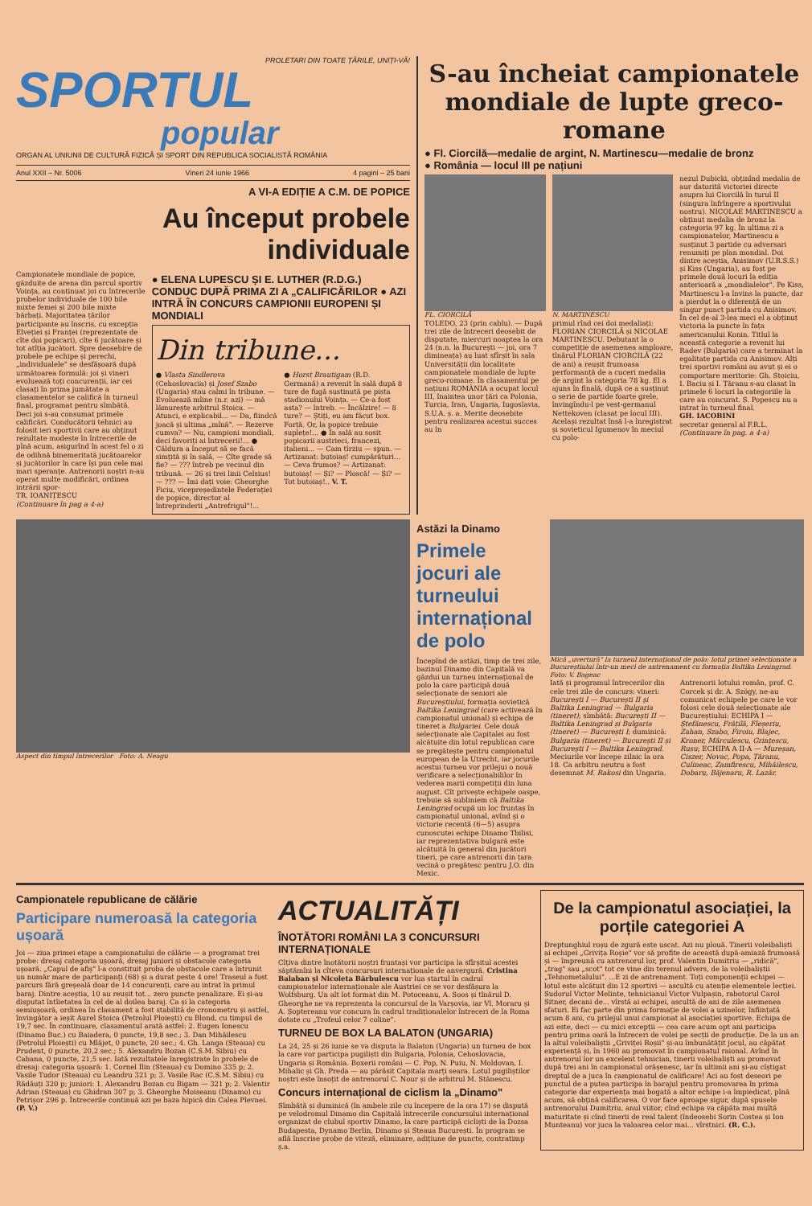PROLETARI DIN TOATE ȚĂRILE, UNIȚI-VĂ!
SPORTUL
popular
ORGAN AL UNIUNII DE CULTURĂ FIZICĂ ȘI SPORT DIN REPUBLICA SOCIALISTĂ ROMÂNIA
Anul XXII – Nr. 5006 Vineri 24 iunie 1966 4 pagini – 25 bani
A VI-A EDIȚIE A C.M. DE POPICE
Au început probele individuale
Campionatele mondiale de popice, găzduite de arena din parcul sportiv Voința, au continuat joi cu întrecerile probelor individuale de 100 bile mixte femei și 200 bile mixte bărbați. Majoritatea țărilor participante au înscris, cu excepția Elveției și Franței (reprezentate de cîte doi popicari), cîte 6 jucătoare și tot atîția jucători. Spre deosebire de probele pe echipe și perechi, „individualele" se desfășoară după următoarea formulă: joi și vineri evoluează toți concurenții, iar cei clasați în prima jumătate a clasamentelor se califică în turneul final, programat pentru sîmbătă. Deci joi s-au consumat primele calificări. Conducătorii tehnici au folosit ieri sportivii care au obținut rezultate modeste în întrecerile de pînă acum, asigurînd în acest fel o zi de odihnă binemeritată jucătoarelor și jucătorilor în care își pun cele mai mari speranțe. Antrenorii noștri n-au operat multe modificări, ordinea intrării spor-
TR. IOANIȚESCU
(Continuare în pag a 4-a)
● ELENA LUPESCU ȘI E. LUTHER (R.D.G.) CONDUC DUPĂ PRIMA ZI A „CALIFICĂRILOR ● AZI INTRĂ ÎN CONCURS CAMPIONII EUROPENI ȘI MONDIALI
Din tribune...
● Vlasta Sindlerova (Cehoslovacia) și Josef Szabo (Ungaria) stau calmi în tribune. — Evoluează mîine (n.r. azi) — mă lămurește arbitrul Stoica. — Atunci, e explicabil... — Da, fiindcă joacă și ultima „mînă". — Rezerve cumva? — Nu, campioni mondiali, deci favoriți ai întrecerii!... ● Căldura a început să se facă simțită și în sală. — Cîte grade să fie? — ??? întreb pe vecinul din tribună. — 26 și trei linii Celsius! — ??? — Îmi dați voie: Gheorghe Ficiu, vicepreședintele Federației de popice, director al întreprinderii „Antrefrigul"!...
● Horst Brautigam (R.D. Germană) a revenit în sală după 8 ture de fugă sustinută pe pista stadionului Voința. — Ce-a fost asta? — întreb. — Încălzire! — 8 ture? — Știți, eu am făcut box. Forță. Or, la popice trebuie suplețe!... ● În sală au sosit popicarii austrieci, francezi, italieni... — Cam tîrziu — spun. — Artizanat: butoiaș! cumpărături... — Ceva frumos? — Artizanat: butoiaș! — Și? — Ploscă! — Și? — Tot butoiaș!.. V. T.
S-au încheiat campionatele mondiale de lupte greco-romane
● Fl. Ciorcilă—medalie de argint, N. Martinescu—medalie de bronz
● România — locul III pe națiuni
FL. CIORCILĂ N. MARTINESCU
TOLEDO, 23 (prin cablu). — După trei zile de întreceri deosebit de disputate, miercuri noaptea la ora 24 (n.n. la București — joi, ora 7 dimineața) au luat sfîrșit în sala Universității din localitate campionatele mondiale de lupte greco-romane. În clasamentul pe națiuni ROMÂNIA a ocupat locul III, înaintea unor țări ca Polonia, Turcia, Iran, Ungaria, Iugoslavia, S.U.A. ș. a. Merite deosebite pentru realizarea acestui succes au în
primul rînd cei doi medaliați: FLORIAN CIORCILĂ și NICOLAE MARTINESCU. Debutant la o competiție de asemenea amploare, tînărul FLORIAN CIORCILĂ (22 de ani) a reușit frumoasa performanță de a cuceri medalia de argint la categoria 78 kg. El a ajuns în finală, după ce a susținut o serie de partide foarte grele, învingîndu-l pe vest-germanul Nettekoven (clasat pe locul III). Același rezultat însă l-a înregistrat și sovieticul Igumenov în meciul cu polo-
nezul Dubicki, obținînd medalia de aur datorită victoriei directe asupra lui Ciorcilă în turul II (singura înfrîngere a sportivului nostru). NICOLAE MARTINESCU a obținut medalia de bronz la categoria 97 kg. În ultima zi a campionatelor, Martinescu a susținut 3 partide cu adversari renumiți pe plan mondial. Doi dintre aceștia, Anisimov (U.R.S.S.) și Kiss (Ungaria), au fost pe primele două locuri la ediția anterioară a „mondialelor". Pe Kiss, Martinescu l-a învins la puncte, dar a pierdut la o diferență de un singur punct partida cu Anisimov. În cel de-al 3-lea meci el a obținut victoria la puncte în fața americanului Konin. Titlul la această categorie a revenit lui Radev (Bulgaria) care a terminat la egalitate partida cu Anisimov. Alți trei sportivi români au avut și ei o comportare meritorie: Gh. Stoiciu, I. Baciu și I. Țăranu s-au clasat în primele 6 locuri la categoriile la care au concurat. S. Popescu nu a intrat în turneul final.
GH. IACOBINI
secretar general al F.R.L.
(Continuare în pag. a 4-a)
Aspect din timpul întrecerilor Foto: A. Neagu
Astăzi la Dinamo
Primele jocuri ale turneului internațional de polo
Începînd de astăzi, timp de trei zile, bazinul Dinamo din Capitală va găzdui un turneu internațional de polo la care participă două selecționate de seniori ale Bucureștiului, formația sovietică Baltika Leningrad (care activează în campionatul unional) și echipa de tineret a Bulgariei. Cele două selecționate ale Capitalei au fost alcătuite din lotul republican care se pregătește pentru campionatul european de la Utrecht, iar jocurile acestui turneu vor prilejui o nouă verificare a selecționabililor în vederea marii competiții din luna august. Cît privește echipele oaspe, trebuie să subliniem că Baltika Leningrad ocupă un loc fruntaș în campionatul unional, avînd și o victorie recentă (6—5) asupra cunoscutei echipe Dinamo Tbilisi, iar reprezentativa bulgară este alcătuită în general din jucători tineri, pe care antrenorii din țara vecină o pregătesc pentru J.O. din Mexic.
Mică „uvertură" la turneul internațional de polo: lotul primei selecționate a Bucureștiului într-un meci de antrenament cu formația Baltika Leningrad. Foto: V. Bageac
Iată și programul întrecerilor din cele trei zile de concurs: vineri: București I — București II și Baltika Leningrad — Bulgaria (tineret); sîmbătă: București II — Baltika Leningrad și Bulgaria (tineret) — București I; duminică: Bulgaria (tineret) — București II și București I — Baltika Leningrad. Meciurile vor începe zilnic la ora 18. Ca arbitru neutru a fost desemnat M. Rakosi din Ungaria.
Antrenorii lotului român, prof. C. Corcek și dr. A. Szögy, ne-au comunicat echipele pe care le vor folosi cele două selecționate ale Bucureștiului: ECHIPA I — Ștefănescu, Frățilă, Fleșeriu, Zahan, Szabo, Firoiu, Blajec, Kroner, Mărculescu, Grințescu, Rusu; ECHIPA A II-A — Mureșan, Ciszer, Novac, Popa, Țăranu, Culineac, Zamfirescu, Mihăilescu, Dobaru, Băjenaru, R. Lazăr.
Campionatele republicane de călărie
Participare numeroasă la categoria ușoară
Joi — ziua primei etape a campionatului de călărie — a programat trei probe: dresaj categoria ușoară, dresaj juniori și obstacole categoria ușoară. „Capul de afiș" l-a constituit proba de obstacole care a întrunit un număr mare de participanți (68) și a durat peste 4 ore! Traseul a fost parcurs fără greșeală doar de 14 concurenți, care au intrat în primul baraj. Dintre aceștia, 10 au reușit tot... zero puncte penalizare. Ei și-au disputat întîietatea în cel de al doilea baraj. Ca și la categoria semiușoară, ordinea în clasament a fost stabilită de cronometru și astfel, învingător a ieșit Aurel Stoica (Petrolul Ploiești) cu Blond, cu timpul de 19,7 sec. În continuare, clasamentul arată astfel: 2. Eugen Ionescu (Dinamo Buc.) cu Baiadera, 0 puncte, 19,8 sec.; 3. Dan Mihăilescu (Petrolul Ploiești) cu Mlăjet, 0 puncte, 20 sec.; 4. Gh. Langa (Steaua) cu Prudent, 0 puncte, 20,2 sec.; 5. Alexandru Bozan (C.S.M. Sibiu) cu Cabana, 0 puncte, 21,5 sec. Iată rezultatele înregistrate în probele de dresaj: categoria ușoară: 1. Cornel Ilin (Steaua) cu Domino 335 p; 2. Vasile Tudor (Steaua) cu Leandru 321 p; 3. Vasile Rac (C.S.M. Sibiu) cu Rădăuți 320 p; juniori: 1. Alexandru Bozan cu Bigam — 321 p; 2. Valentir Adrian (Steaua) cu Ghidran 307 p; 3. Gheorghe Moiseanu (Dinamo) cu Petrișor 296 p. Întrecerile continuă azi pe baza hipică din Calea Plevnei. (P. V.)
ACTUALITĂȚI
ÎNOTĂTORI ROMÂNI LA 3 CONCURSURI INTERNAȚIONALE
Cîțiva dintre înotătorii noștri fruntași vor participa la sfîrșitul acestei săptămîni la cîteva concursuri internaționale de anvergură. Cristina Balaban și Nicoleta Bărbulescu vor lua startul în cadrul campionatelor internaționale ale Austriei ce se vor desfășura la Wolfsburg. Un alt lot format din M. Potoceanu, A. Soos și tînărul D. Gheorghe ne va reprezenta la concursul de la Varșovia, iar Vl. Moraru și A. Șoptereanu vor concura în cadrul tradiționalelor întreceri de la Roma dotate cu „Trofeul celor 7 coline".
TURNEU DE BOX LA BALATON (UNGARIA)
La 24, 25 și 26 iunie se va disputa la Balaton (Ungaria) un turneu de box la care vor participa pugiliști din Bulgaria, Polonia, Cehoslovacia, Ungaria și România. Boxerii români — C. Pop, N. Puiu, N. Moldovan, I. Mihalic și Gh. Preda — au părăsit Capitala marți seara. Lotul pugiliștilor noștri este însoțit de antrenorul C. Nour și de arbitrul M. Stănescu.
Concurs internațional de ciclism la „Dinamo"
Sîmbătă și duminică (în ambele zile cu începere de la ora 17) se dispută pe velodromul Dinamo din Capitală întrecerile concursului internațional organizat de clubul sportiv Dinamo, la care participă cicliști de la Dozsa Budapesta, Dynamo Berlin, Dinamo și Steaua București. În program se află înscrise probe de viteză, eliminare, adițiune de puncte, contratimp ș.a.
De la campionatul asociației, la porțile categoriei A
Dreptunghiul roșu de zgură este uscat. Azi nu plouă. Tinerii voleibaliști ai echipei „Grivița Roșie" vor să profite de această după-amiază frumoasă și — împreună cu antrenorul lor, prof. Valentin Dumitriu — „ridică", „trag" sau „scot" tot ce vine din terenul advers, de la voleibaliștii „Tehnometalului". ...E zi de antrenament. Toți componenții echipei — lotul este alcătuit din 12 sportivi — ascultă cu atenție elementele lecției. Sudorul Victor Melinte, tehnicianul Victor Vulpașin, rabotorul Carol Sitner, decani de... vîrstă ai echipei, ascultă de ani de zile asemenea sfaturi. Ei fac parte din prima formație de volei a uzinelor, înființată acum 8 ani, cu prilejul unui campionat al asociației sportive. Echipa de azi este, deci — cu mici excepții — cea care acum opt ani participa pentru prima oară la întreceri de volei pe secții de producție. De la un an la altul voleibaliștii „Griviței Roșii" și-au îmbunătățit jocul, au căpătat experiență și, în 1960 au promovat în campionatul raional. Avînd în antrenorul lor un excelent tehnician, tinerii voleibaliști au promovat după trei ani în campionatul orășenesc, iar în ultimii ani și-au cîștigat dreptul de a juca în campionatul de calificare! Aci au fost deseori pe punctul de a putea participa în barajul pentru promovarea în prima categorie dar experiența mai bogată a altor echipe i-a împiedicat, pînă acum, să obțină calificarea. O vor face aproape sigur, după spusele antrenorului Dumitriu, anul viitor, cînd echipa va căpăta mai multă maturitate și cînd tinerii de real talent (îndeosebi Sorin Costea și Ion Munteanu) vor juca la valoarea celor mai... vîrstnici. (R. C.).